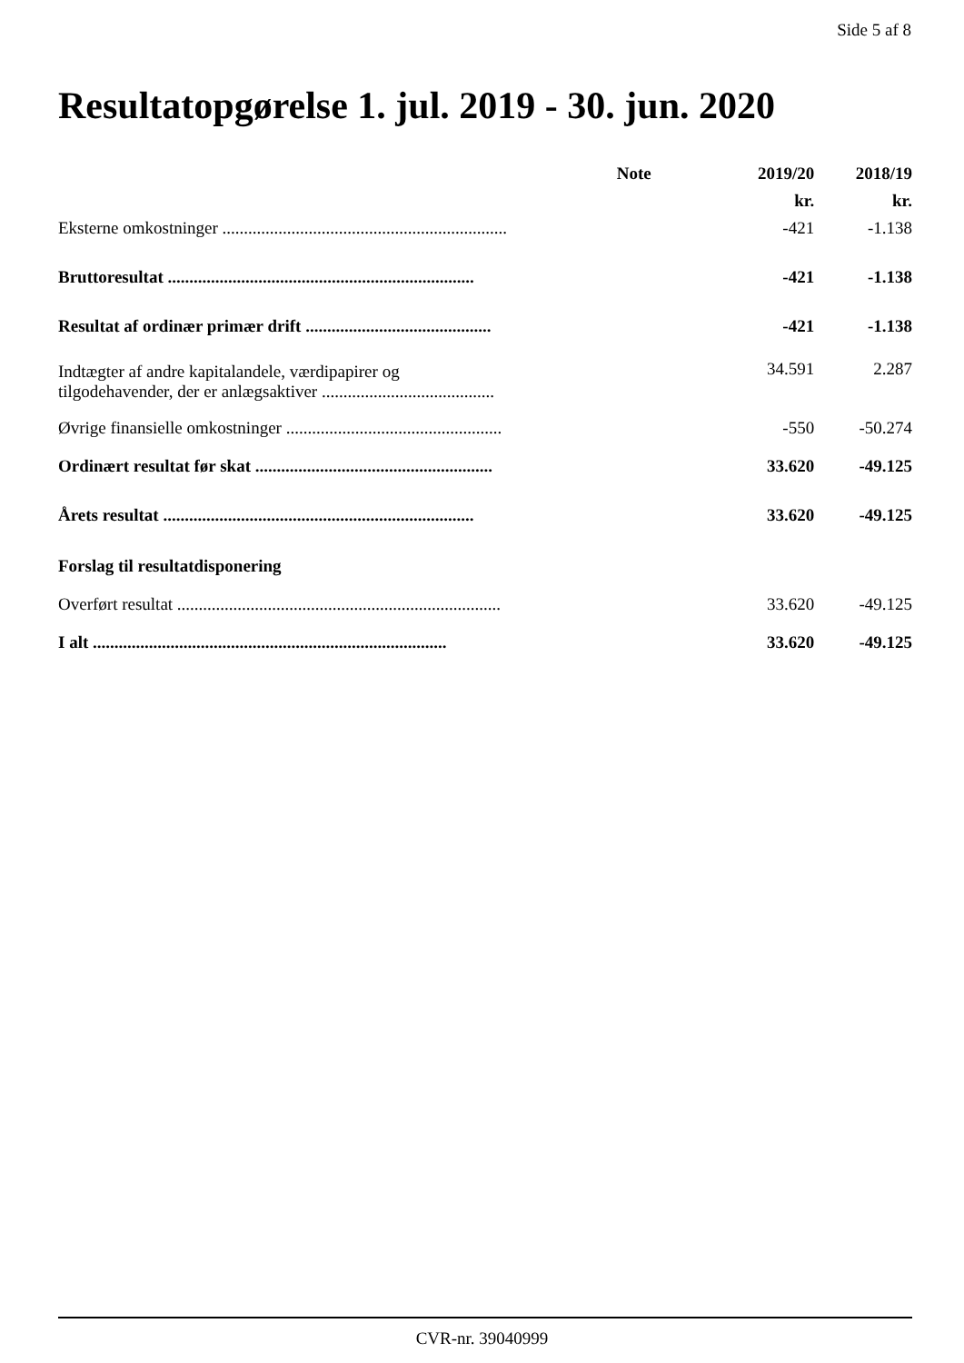Side 5 af 8
Resultatopgørelse 1. jul. 2019 - 30. jun. 2020
| | Note | 2019/20 | 2018/19 |
| --- | --- | --- | --- |
| | | kr. | kr. |
| Eksterne omkostninger .................................................................. | | -421 | -1.138 |
| Bruttoresultat ....................................................................... | | -421 | -1.138 |
| Resultat af ordinær primær drift ........................................... | | -421 | -1.138 |
| Indtægter af andre kapitalandele, værdipapirer og tilgodehavender, der er anlægsaktiver ........................................ | | 34.591 | 2.287 |
| Øvrige finansielle omkostninger .................................................. | | -550 | -50.274 |
| Ordinært resultat før skat ....................................................... | | 33.620 | -49.125 |
| Årets resultat ........................................................................ | | 33.620 | -49.125 |
| Forslag til resultatdisponering | | | |
| Overført resultat ........................................................................... | | 33.620 | -49.125 |
| I alt .................................................................................. | | 33.620 | -49.125 |
CVR-nr. 39040999